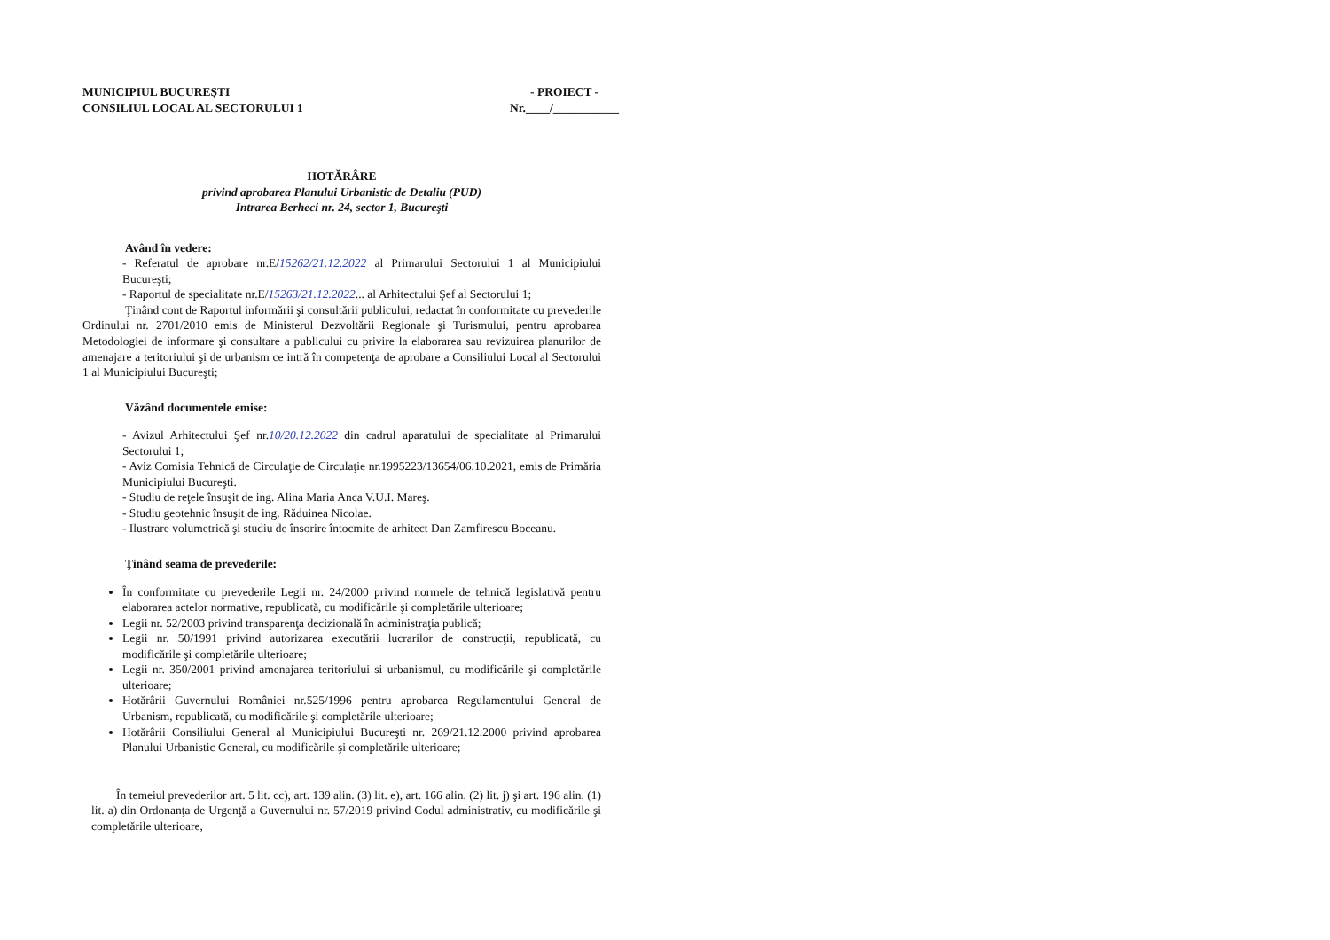MUNICIPIUL BUCUREŞTI
CONSILIUL LOCAL AL SECTORULUI 1
- PROIECT -
Nr.____/___________
HOTĂRÂRE
privind aprobarea Planului Urbanistic de Detaliu (PUD)
Intrarea Berheci nr. 24, sector 1, Bucureşti
Având în vedere:
- Referatul de aprobare nr.E/15262/21.12.2022 al Primarului Sectorului 1 al Municipiului Bucureşti;
- Raportul de specialitate nr.E/15263/21.12.2022... al Arhitectului Şef al Sectorului 1;
Ţinând cont de Raportul informării şi consultării publicului, redactat în conformitate cu prevederile Ordinului nr. 2701/2010 emis de Ministerul Dezvoltării Regionale şi Turismului, pentru aprobarea Metodologiei de informare şi consultare a publicului cu privire la elaborarea sau revizuirea planurilor de amenajare a teritoriului şi de urbanism ce intră în competenţa de aprobare a Consiliului Local al Sectorului 1 al Municipiului Bucureşti;
Văzând documentele emise:
- Avizul Arhitectului Şef nr.10/20.12.2022 din cadrul aparatului de specialitate al Primarului Sectorului 1;
- Aviz Comisia Tehnică de Circulaţie de Circulaţie nr.1995223/13654/06.10.2021, emis de Primăria Municipiului Bucureşti.
- Studiu de reţele însuşit de ing. Alina Maria Anca V.U.I. Mareş.
- Studiu geotehnic însuşit de ing. Răduinea Nicolae.
- Ilustrare volumetrică şi studiu de însorire întocmite de arhitect Dan Zamfirescu Boceanu.
Ţinând seama de prevederile:
În conformitate cu prevederile Legii nr. 24/2000 privind normele de tehnică legislativă pentru elaborarea actelor normative, republicată, cu modificările şi completările ulterioare;
Legii nr. 52/2003 privind transparenţa decizională în administraţia publică;
Legii nr. 50/1991 privind autorizarea executării lucrarilor de construcţii, republicată, cu modificările şi completările ulterioare;
Legii nr. 350/2001 privind amenajarea teritoriului si urbanismul, cu modificările şi completările ulterioare;
Hotărârii Guvernului României nr.525/1996 pentru aprobarea Regulamentului General de Urbanism, republicată, cu modificările şi completările ulterioare;
Hotărârii Consiliului General al Municipiului Bucureşti nr. 269/21.12.2000 privind aprobarea Planului Urbanistic General, cu modificările şi completările ulterioare;
În temeiul prevederilor art. 5 lit. cc), art. 139 alin. (3) lit. e), art. 166 alin. (2) lit. j) şi art. 196 alin. (1) lit. a) din Ordonanţa de Urgenţă a Guvernului nr. 57/2019 privind Codul administrativ, cu modificările şi completările ulterioare,